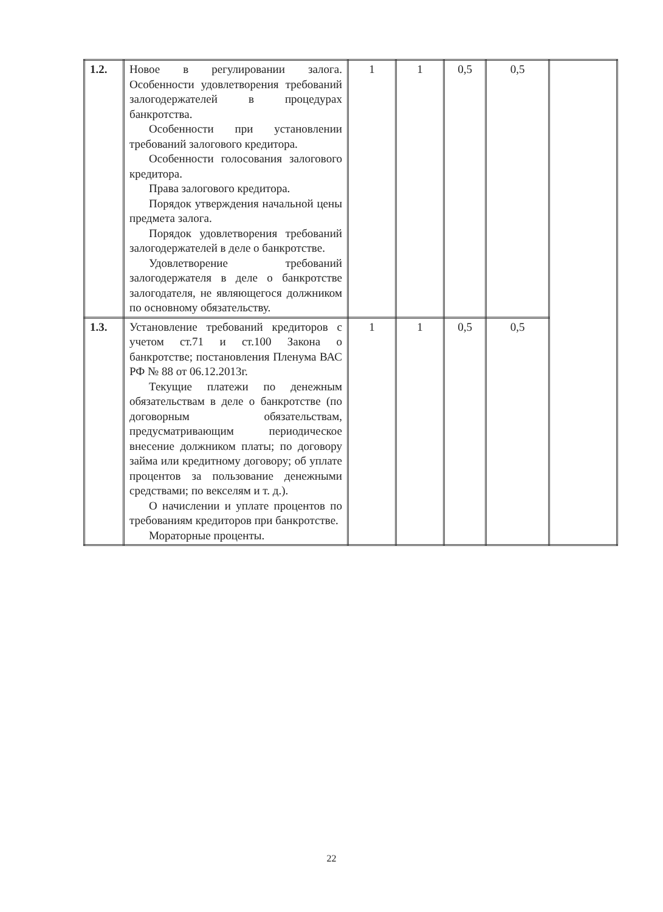| 1.2. | Новое в регулировании залога. Особенности удовлетворения требований залогодержателей в процедурах банкротства. Особенности при установлении требований залогового кредитора. Особенности голосования залогового кредитора. Права залогового кредитора. Порядок утверждения начальной цены предмета залога. Порядок удовлетворения требований залогодержателей в деле о банкротстве. Удовлетворение требований залогодержателя в деле о банкротстве залогодателя, не являющегося должником по основному обязательству. | 1 | 1 | 0,5 | 0,5 | |
| 1.3. | Установление требований кредиторов с учетом ст.71 и ст.100 Закона о банкротстве; постановления Пленума ВАС РФ № 88 от 06.12.2013г. Текущие платежи по денежным обязательствам в деле о банкротстве (по договорным обязательствам, предусматривающим периодическое внесение должником платы; по договору займа или кредитному договору; об уплате процентов за пользование денежными средствами; по векселям и т. д.). О начислении и уплате процентов по требованиям кредиторов при банкротстве. Мораторные проценты. | 1 | 1 | 0,5 | 0,5 | |
22